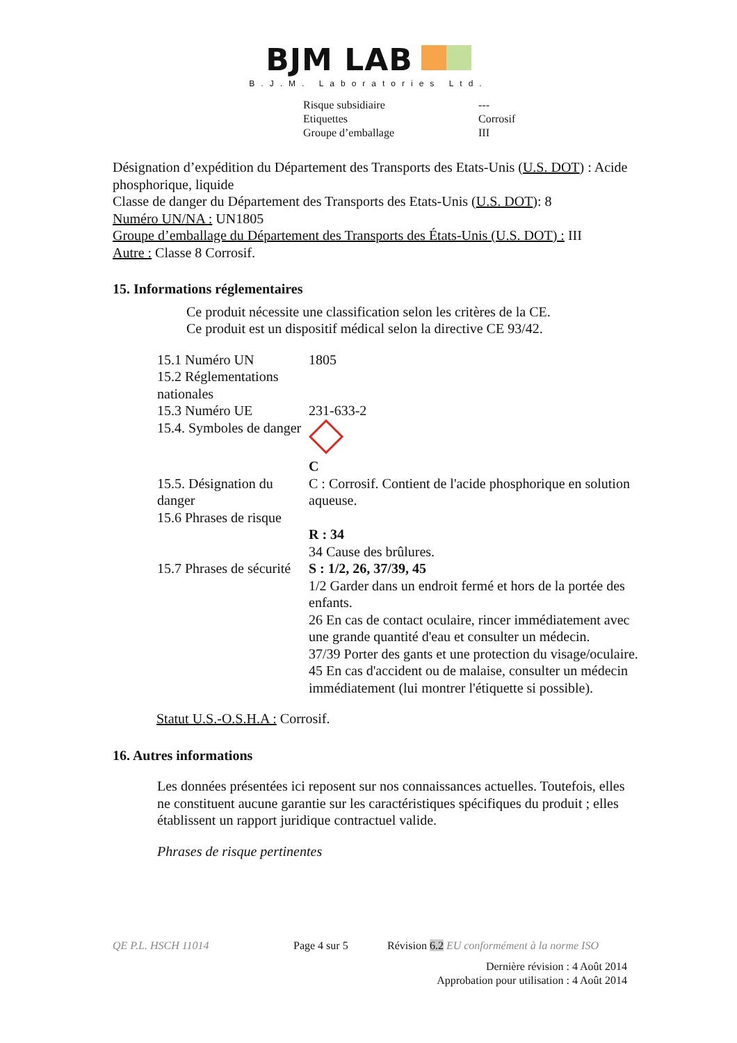BJM LAB
B.J.M. Laboratories Ltd.
| Risque subsidiaire | --- |
| Etiquettes | Corrosif |
| Groupe d’emballage | III |
Désignation d’expédition du Département des Transports des Etats-Unis (U.S. DOT) : Acide phosphorique, liquide
Classe de danger du Département des Transports des Etats-Unis (U.S. DOT): 8
Numéro UN/NA : UN1805
Groupe d’emballage du Département des Transports des États-Unis (U.S. DOT) : III
Autre : Classe 8 Corrosif.
15. Informations réglementaires
Ce produit nécessite une classification selon les critères de la CE.
Ce produit est un dispositif médical selon la directive CE 93/42.
| 15.1 Numéro UN | 1805 |
| 15.2 Réglementations nationales | |
| 15.3 Numéro UE | 231-633-2 |
| 15.4. Symboles de danger | C |
| 15.5. Désignation du danger | C : Corrosif. Contient de l'acide phosphorique en solution aqueuse. |
| 15.6 Phrases de risque | R : 34 34 Cause des brûlures. |
| 15.7 Phrases de sécurité | S : 1/2, 26, 37/39, 45 1/2 Garder dans un endroit fermé et hors de la portée des enfants. 26 En cas de contact oculaire, rincer immédiatement avec une grande quantité d'eau et consulter un médecin. 37/39 Porter des gants et une protection du visage/oculaire. 45 En cas d'accident ou de malaise, consulter un médecin immédiatement (lui montrer l'étiquette si possible). |
Statut U.S.-O.S.H.A : Corrosif.
16. Autres informations
Les données présentées ici reposent sur nos connaissances actuelles. Toutefois, elles ne constituent aucune garantie sur les caractéristiques spécifiques du produit ; elles établissent un rapport juridique contractuel valide.
Phrases de risque pertinentes
QE P.L. HSCH 11014 Page 4 sur 5 Révision 6.2 EU conformément à la norme ISO
Dernière révision : 4 Août 2014
Approbation pour utilisation : 4 Août 2014